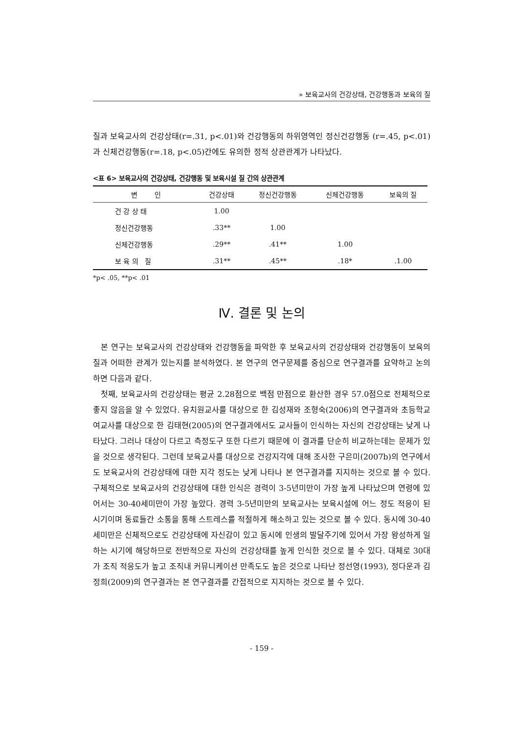» 보육교사의 건강상태, 건강행동과 보육의 질
질과 보육교사의 건강상태(r=.31, p<.01)와 건강행동의 하위영역인 정신건강행동 (r=.45, p<.01)과 신체건강행동(r=.18, p<.05)간에도 유의한 정적 상관관계가 나타났다.
<표 6> 보육교사의 건강상태, 건강행동 및 보육시설 질 간의 상관관계
| 변 인 | 건강상태 | 정신건강행동 | 신체건강행동 | 보육의 질 |
| --- | --- | --- | --- | --- |
| 건 강 상 태 | 1.00 | | | |
| 정신건강행동 | .33** | 1.00 | | |
| 신체건강행동 | .29** | .41** | 1.00 | |
| 보 육 의 질 | .31** | .45** | .18* | .1.00 |
*p< .05, **p< .01
Ⅳ. 결론 및 논의
본 연구는 보육교사의 건강상태와 건강행동을 파악한 후 보육교사의 건강상태와 건강행동이 보육의 질과 어떠한 관계가 있는지를 분석하였다. 본 연구의 연구문제를 중심으로 연구결과를 요약하고 논의하면 다음과 같다.
첫째, 보육교사의 건강상태는 평균 2.28점으로 백점 만점으로 환산한 경우 57.0점으로 전체적으로 좋지 않음을 알 수 있었다. 유치원교사를 대상으로 한 김성재와 조형숙(2006)의 연구결과와 초등학교 여교사를 대상으로 한 김태현(2005)의 연구결과에서도 교사들이 인식하는 자신의 건강상태는 낮게 나타났다. 그러나 대상이 다르고 측정도구 또한 다르기 때문에 이 결과를 단순히 비교하는데는 문제가 있을 것으로 생각된다. 그런데 보육교사를 대상으로 건강지각에 대해 조사한 구은미(2007b)의 연구에서도 보육교사의 건강상태에 대한 지각 정도는 낮게 나타나 본 연구결과를 지지하는 것으로 볼 수 있다. 구체적으로 보육교사의 건강상태에 대한 인식은 경력이 3-5년미만이 가장 높게 나타났으며 연령에 있어서는 30-40세미만이 가장 높았다. 경력 3-5년미만의 보육교사는 보육시설에 어느 정도 적응이 된 시기이며 동료들간 소통을 통해 스트레스를 적절하게 해소하고 있는 것으로 볼 수 있다. 동시에 30-40세미만은 신체적으로도 건강상태에 자신감이 있고 동시에 인생의 발달주기에 있어서 가장 왕성하게 일하는 시기에 해당하므로 전반적으로 자신의 건강상태를 높게 인식한 것으로 볼 수 있다. 대체로 30대가 조직 적응도가 높고 조직내 커뮤니케이션 만족도도 높은 것으로 나타난 정선영(1993), 정다운과 김정희(2009)의 연구결과는 본 연구결과를 간접적으로 지지하는 것으로 볼 수 있다.
- 159 -